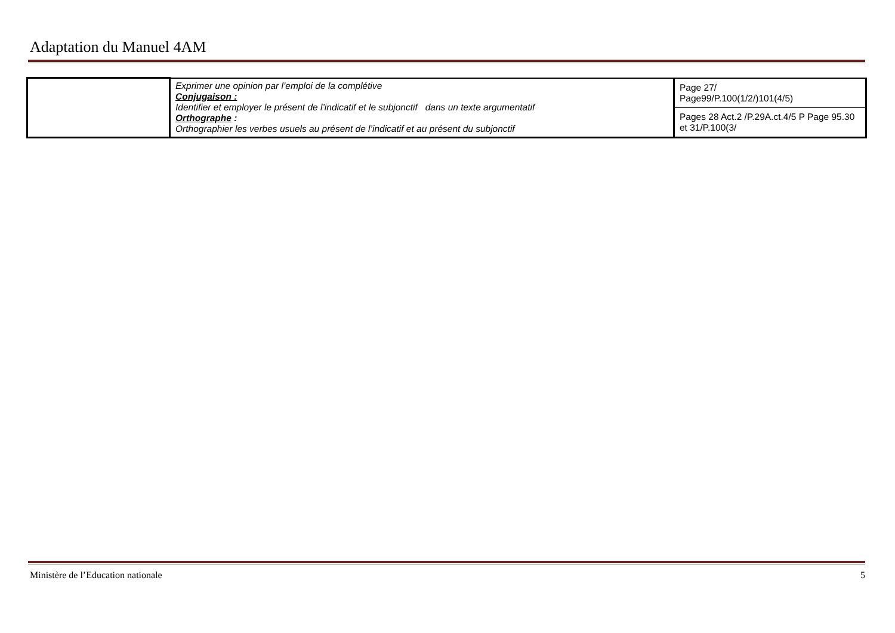Adaptation du Manuel 4AM
| | Exprimer une opinion par l’emploi de la complétive Conjugaison : Identifier et employer le présent de l’indicatif et le subjonctif dans un texte argumentatif Orthographe : Orthographier les verbes usuels au présent de l’indicatif et au présent du subjonctif | Page 27/ Page99/P.100(1/2/)101(4/5) |
| | | Pages 28 Act.2 /P.29A.ct.4/5 P Page 95.30 et 31/P.100(3/ |
Ministère de l’Education nationale 5